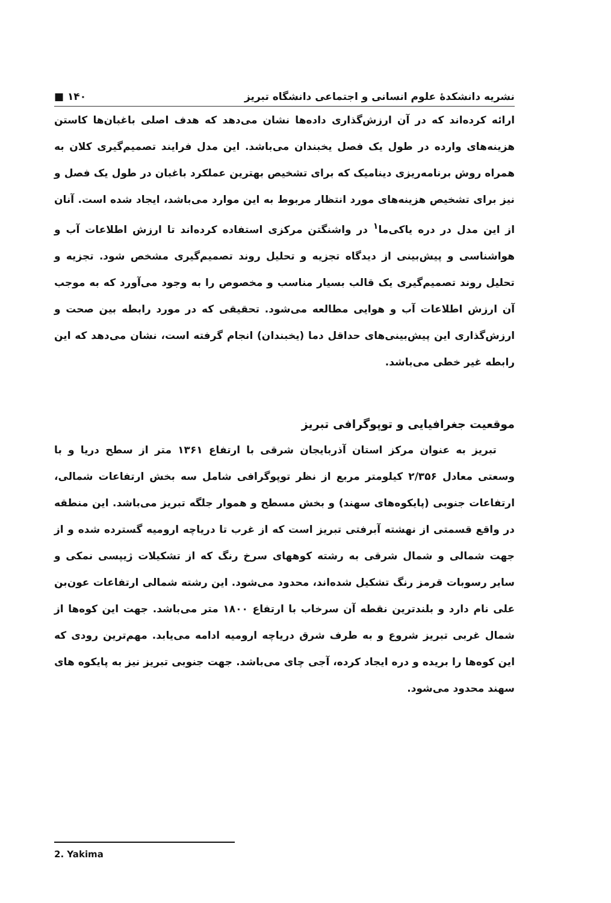نشریه دانشکدهٔ علوم انسانی و اجتماعی دانشگاه تبریز ۱۴۰ ■
ارائه کرده‌اند که در آن ارزش‌گذاری داده‌ها نشان می‌دهد که هدف اصلی باغبان‌ها کاستن هزینه‌های وارده در طول یک فصل یخبندان می‌باشد. این مدل فرایند تصمیم‌گیری کلان به همراه روش برنامه‌ریزی دینامیک که برای تشخیص بهترین عملکرد باغبان در طول یک فصل و نیز برای تشخیص هزینه‌های مورد انتظار مربوط به این موارد می‌باشد، ایجاد شده است. آنان از این مدل در دره یاکی‌ما<sup>۱</sup> در واشنگتن مرکزی استفاده کرده‌اند تا ارزش اطلاعات آب و هواشناسی و پیش‌بینی از دیدگاه تجزیه و تحلیل روند تصمیم‌گیری مشخص شود. تجزیه و تحلیل روند تصمیم‌گیری یک قالب بسیار مناسب و مخصوص را به وجود می‌آورد که به موجب آن ارزش اطلاعات آب و هوایی مطالعه می‌شود. تحقیقی که در مورد رابطه بین صحت و ارزش‌گذاری این پیش‌بینی‌های حداقل دما (یخبندان) انجام گرفته است، نشان می‌دهد که این رابطه غیر خطی می‌باشد.
موقعیت جغرافیایی و توپوگرافی تبریز
تبریز به عنوان مرکز استان آذربایجان شرقی با ارتفاع ۱۳۶۱ متر از سطح دریا و با وسعتی معادل ۲/۳۵۶ کیلومتر مربع از نظر توپوگرافی شامل سه بخش ارتفاعات شمالی، ارتفاعات جنوبی (پایکوه‌های سهند) و بخش مسطح و هموار جلگه تبریز می‌باشد. این منطقه در واقع قسمتی از نهشته آبرفتی تبریز است که از غرب تا دریاچه ارومیه گسترده شده و از جهت شمالی و شمال شرقی به رشته کوههای سرخ رنگ که از تشکیلات ژیپسی نمکی و سایر رسوبات قرمز رنگ تشکیل شده‌اند، محدود می‌شود. این رشته شمالی ارتفاعات عون‌بن علی نام دارد و بلندترین نقطه آن سرخاب با ارتفاع ۱۸۰۰ متر می‌باشد. جهت این کوه‌ها از شمال غربی تبریز شروع و به طرف شرق دریاچه ارومیه ادامه می‌یابد. مهم‌ترین رودی که این کوه‌ها را بریده و دره ایجاد کرده، آجی چای می‌باشد. جهت جنوبی تبریز نیز به پایکوه های سهند محدود می‌شود.
2. Yakima